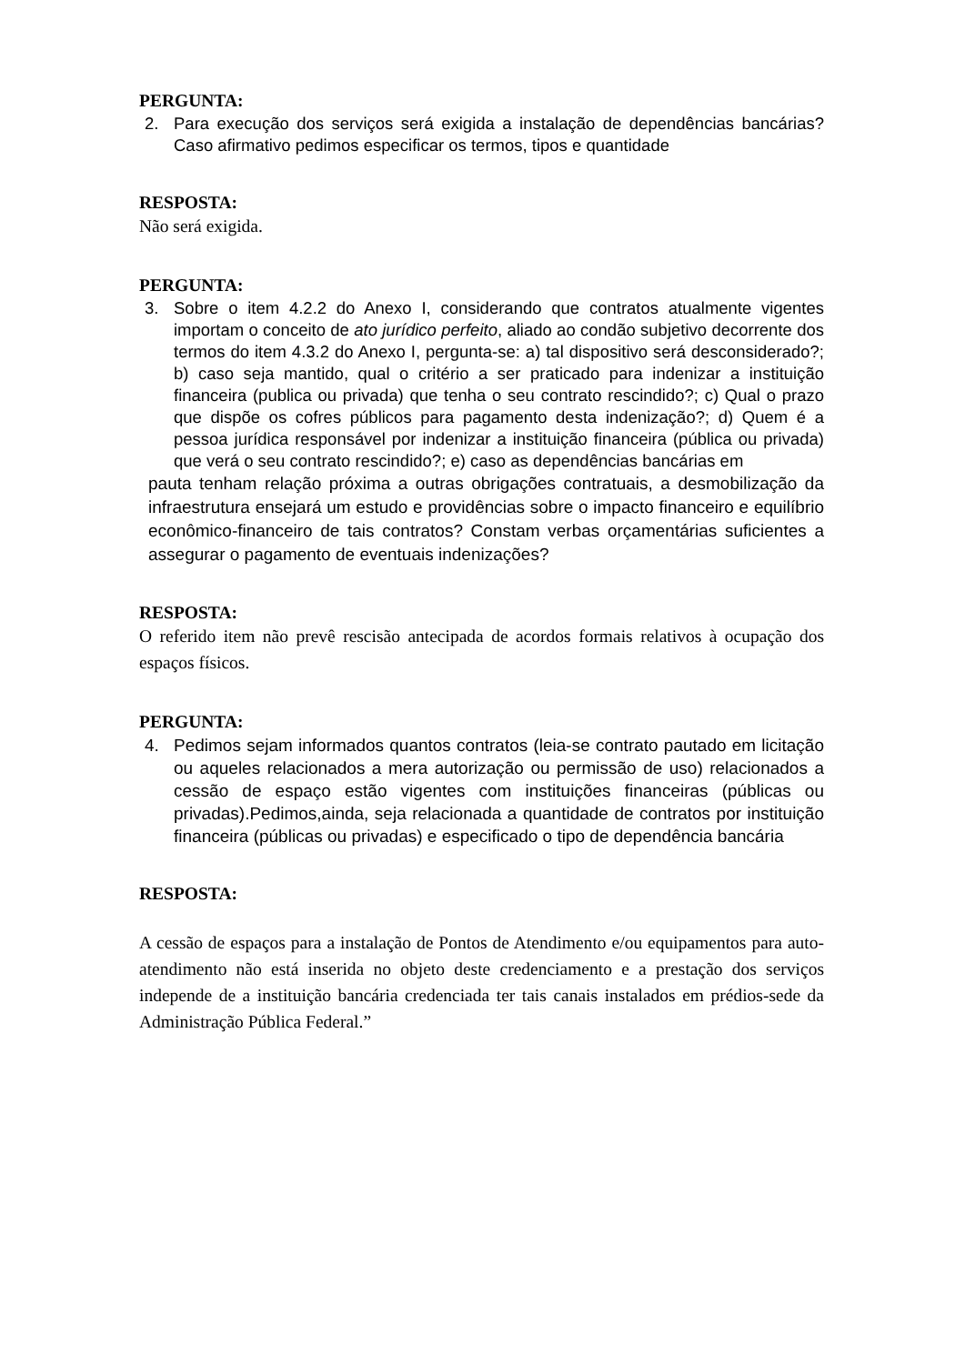PERGUNTA:
2. Para execução dos serviços será exigida a instalação de dependências bancárias? Caso afirmativo pedimos especificar os termos, tipos e quantidade
RESPOSTA:
Não será exigida.
PERGUNTA:
3. Sobre o item 4.2.2 do Anexo I, considerando que contratos atualmente vigentes importam o conceito de ato jurídico perfeito, aliado ao condão subjetivo decorrente dos termos do item 4.3.2 do Anexo I, pergunta-se: a) tal dispositivo será desconsiderado?; b) caso seja mantido, qual o critério a ser praticado para indenizar a instituição financeira (publica ou privada) que tenha o seu contrato rescindido?; c) Qual o prazo que dispõe os cofres públicos para pagamento desta indenização?; d) Quem é a pessoa jurídica responsável por indenizar a instituição financeira (pública ou privada) que verá o seu contrato rescindido?; e) caso as dependências bancárias em
pauta tenham relação próxima a outras obrigações contratuais, a desmobilização da infraestrutura ensejará um estudo e providências sobre o impacto financeiro e equilíbrio econômico-financeiro de tais contratos? Constam verbas orçamentárias suficientes a assegurar o pagamento de eventuais indenizações?
RESPOSTA:
O referido item não prevê rescisão antecipada de acordos formais relativos à ocupação dos espaços físicos.
PERGUNTA:
4. Pedimos sejam informados quantos contratos (leia-se contrato pautado em licitação ou aqueles relacionados a mera autorização ou permissão de uso) relacionados a cessão de espaço estão vigentes com instituições financeiras (públicas ou privadas).Pedimos,ainda, seja relacionada a quantidade de contratos por instituição financeira (públicas ou privadas) e especificado o tipo de dependência bancária
RESPOSTA:
A cessão de espaços para a instalação de Pontos de Atendimento e/ou equipamentos para auto-atendimento não está inserida no objeto deste credenciamento e a prestação dos serviços independe de a instituição bancária credenciada ter tais canais instalados em prédios-sede da Administração Pública Federal.”